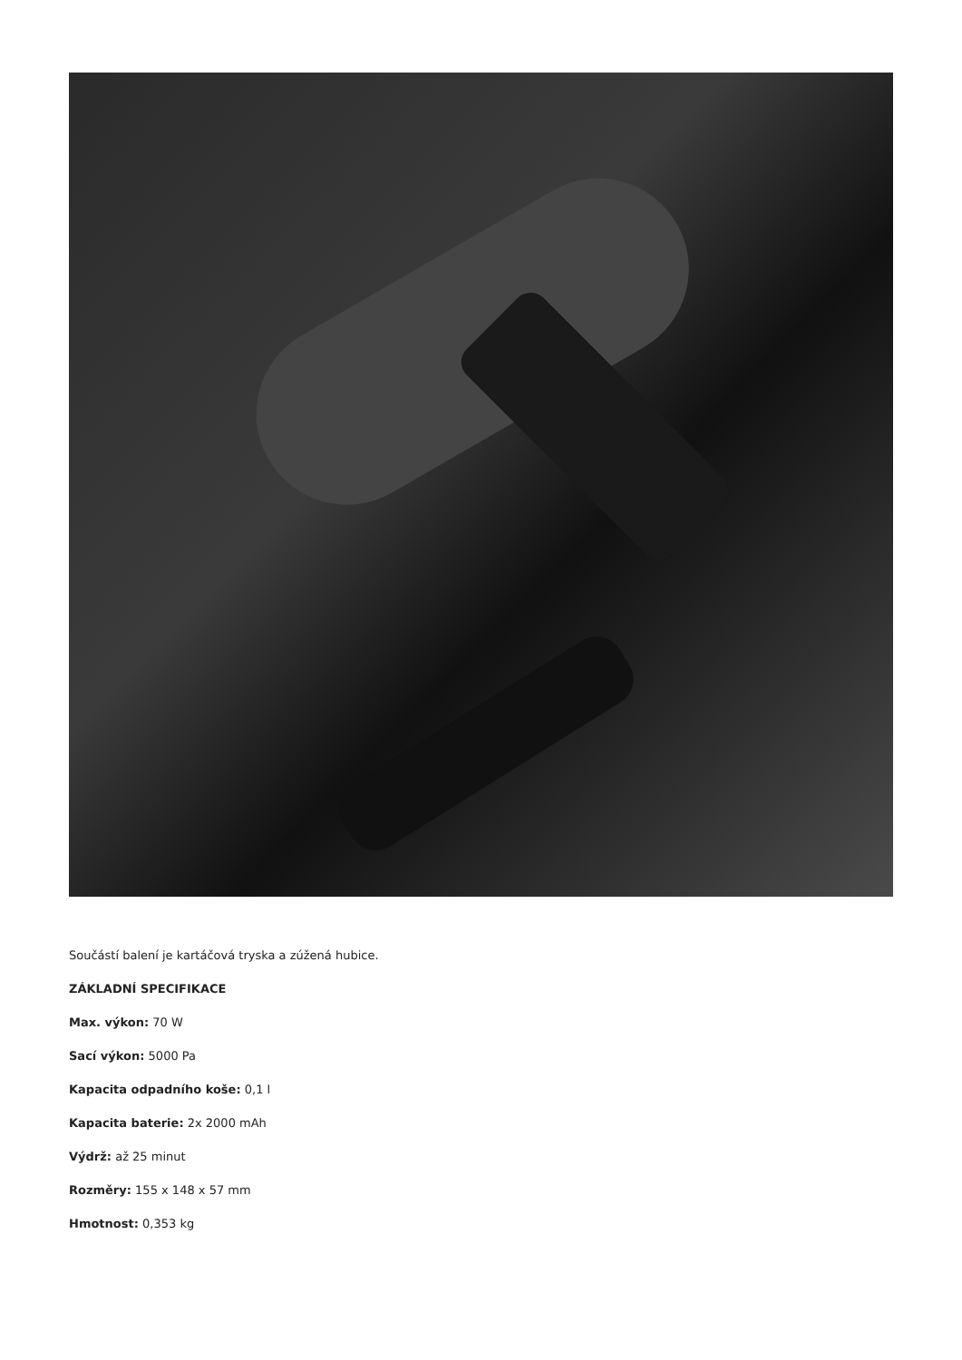Součástí balení je kartáčová tryska a zúžená hubice.
ZÁKLADNÍ SPECIFIKACE
Max. výkon: 70 W
Sací výkon: 5000 Pa
Kapacita odpadního koše: 0,1 l
Kapacita baterie: 2x 2000 mAh
Výdrž: až 25 minut
Rozměry: 155 x 148 x 57 mm
Hmotnost: 0,353 kg